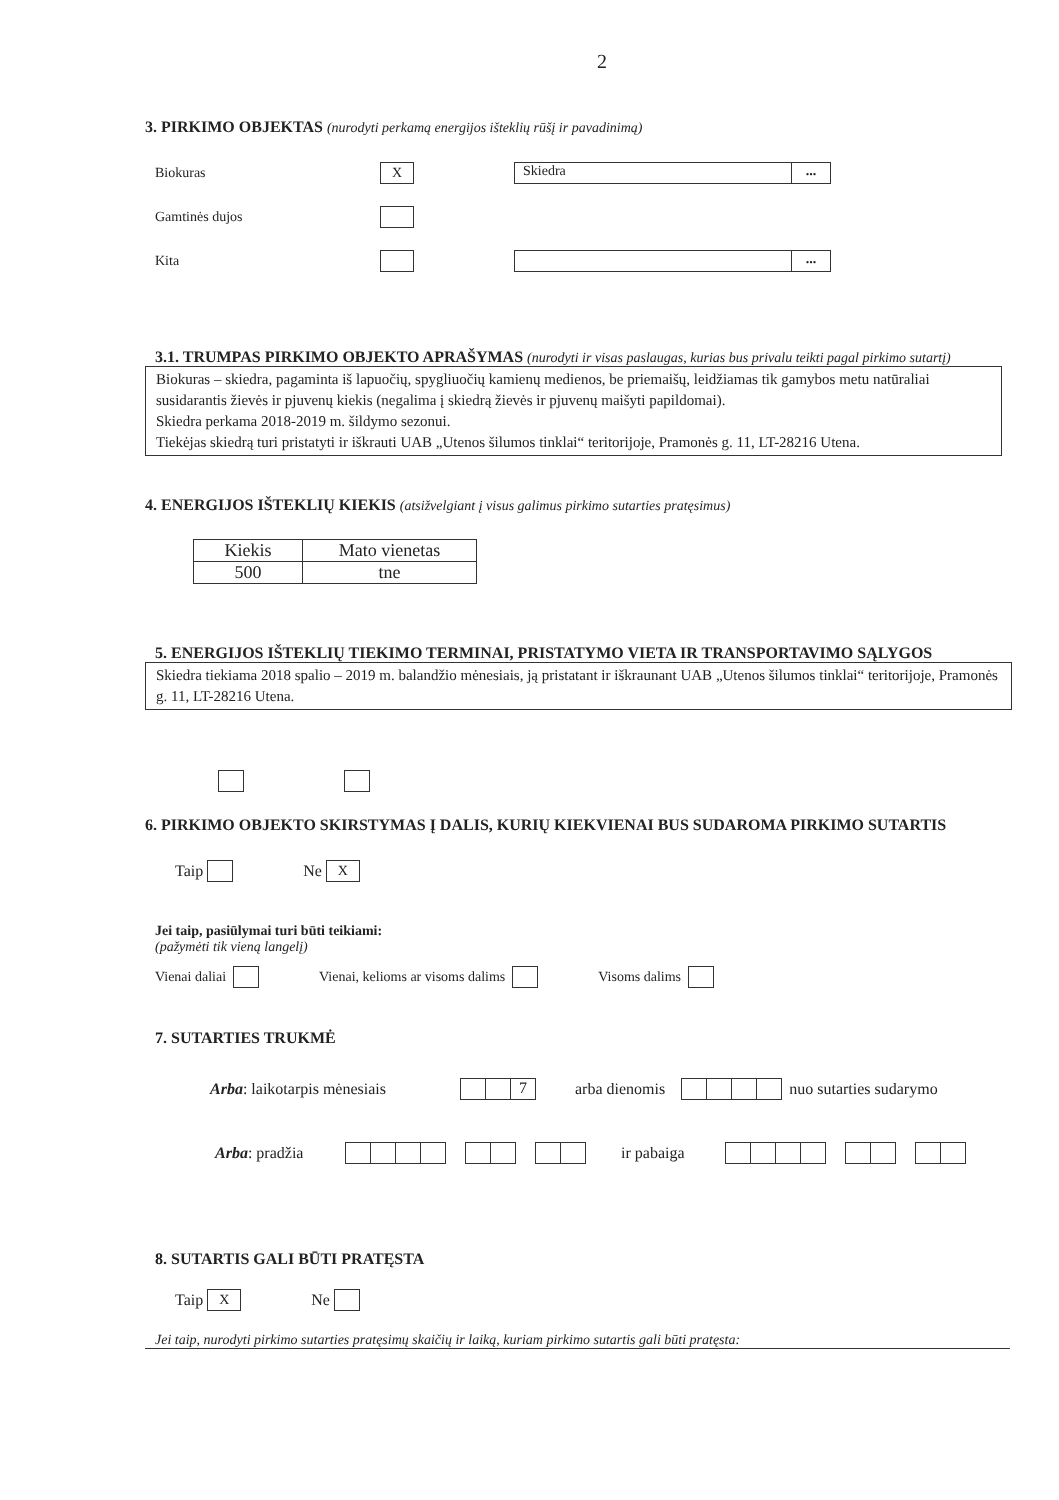2
3. PIRKIMO OBJEKTAS (nurodyti perkamą energijos išteklių rūšį ir pavadinimą)
Biokuras X Skiedra...
Gamtinės dujos
Kita ...
3.1. TRUMPAS PIRKIMO OBJEKTO APRAŠYMAS (nurodyti ir visas paslaugas, kurias bus privalu teikti pagal pirkimo sutartį)
Biokuras – skiedra, pagaminta iš lapuočių, spygliuočių kamienų medienos, be priemaišų, leidžiamas tik gamybos metu natūraliai susidarantis žievės ir pjuvenų kiekis (negalima į skiedrą žievės ir pjuvenų maišyti papildomai).
Skiedra perkama 2018-2019 m. šildymo sezonui.
Tiekėjas skiedrą turi pristatyti ir iškrauti UAB „Utenos šilumos tinklai“ teritorijoje, Pramonės g. 11, LT-28216 Utena.
4. ENERGIJOS IŠTEKLIŲ KIEKIS (atsižvelgiant į visus galimus pirkimo sutarties pratęsimus)
| Kiekis | Mato vienetas |
| --- | --- |
| 500 | tne |
5. ENERGIJOS IŠTEKLIŲ TIEKIMO TERMINAI, PRISTATYMO VIETA IR TRANSPORTAVIMO SĄLYGOS
Skiedra tiekiama 2018 spalio – 2019 m. balandžio mėnesiais, ją pristatant ir iškraunant UAB „Utenos šilumos tinklai“ teritorijoje, Pramonės g. 11, LT-28216 Utena.
6. PIRKIMO OBJEKTO SKIRSTYMAS Į DALIS, KURIŲ KIEKVIENAI BUS SUDAROMA PIRKIMO SUTARTIS
Taip Ne X
Jei taip, pasiūlymai turi būti teikiami:
(pažymėti tik vieną langelį)
Vienai daliai Vienai, kelioms ar visoms dalims Visoms dalims
7. SUTARTIES TRUKMĖ
Arba: laikotarpis mėnesiais 7 arba dienomis nuo sutarties sudarymo
Arba: pradžia ir pabaiga
8. SUTARTIS GALI BŪTI PRATĘSTA
Taip X Ne
Jei taip, nurodyti pirkimo sutarties pratęsimų skaičių ir laiką, kuriam pirkimo sutartis gali būti pratęsta: